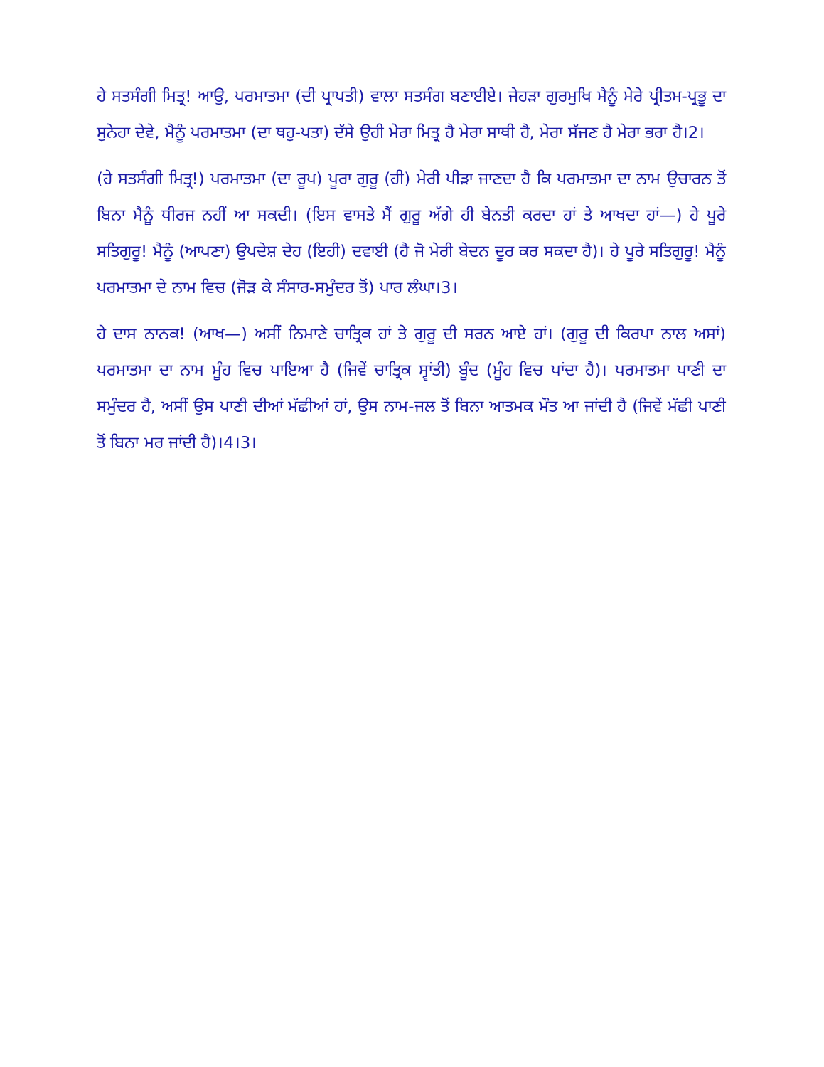ਹੇ ਸਤਸੰਗੀ ਮਿਤ੍ਰ! ਆਉ, ਪਰਮਾਤਮਾ (ਦੀ ਪ੍ਰਾਪਤੀ) ਵਾਲਾ ਸਤਸੰਗ ਬਣਾਈਏ। ਜੇਹੜਾ ਗੁਰਮੁਖਿ ਮੈਨੂੰ ਮੇਰੇ ਪ੍ਰੀਤਮ-ਪ੍ਰਭੂ ਦਾ ਸੁਨੇਹਾ ਦੇਵੇ, ਮੈਨੂੰ ਪਰਮਾਤਮਾ (ਦਾ ਥਹੁ-ਪਤਾ) ਦੱਸੇ ਉਹੀ ਮੇਰਾ ਮਿਤ੍ਰ ਹੈ ਮੇਰਾ ਸਾਥੀ ਹੈ, ਮੇਰਾ ਸੱਜਣ ਹੈ ਮੇਰਾ ਭਰਾ ਹੈ।2।
(ਹੇ ਸਤਸੰਗੀ ਮਿਤ੍ਰ!) ਪਰਮਾਤਮਾ (ਦਾ ਰੂਪ) ਪੂਰਾ ਗੁਰੂ (ਹੀ) ਮੇਰੀ ਪੀੜਾ ਜਾਣਦਾ ਹੈ ਕਿ ਪਰਮਾਤਮਾ ਦਾ ਨਾਮ ਉਚਾਰਨ ਤੋਂ ਬਿਨਾ ਮੈਨੂੰ ਧੀਰਜ ਨਹੀਂ ਆ ਸਕਦੀ। (ਇਸ ਵਾਸਤੇ ਮੈਂ ਗੁਰੂ ਅੱਗੇ ਹੀ ਬੇਨਤੀ ਕਰਦਾ ਹਾਂ ਤੇ ਆਖਦਾ ਹਾਂ—) ਹੇ ਪੂਰੇ ਸਤਿਗੁਰੂ! ਮੈਨੂੰ (ਆਪਣਾ) ਉਪਦੇਸ਼ ਦੇਹ (ਇਹੀ) ਦਵਾਈ (ਹੈ ਜੋ ਮੇਰੀ ਬੇਦਨ ਦੂਰ ਕਰ ਸਕਦਾ ਹੈ)। ਹੇ ਪੂਰੇ ਸਤਿਗੁਰੂ! ਮੈਨੂੰ ਪਰਮਾਤਮਾ ਦੇ ਨਾਮ ਵਿਚ (ਜੋੜ ਕੇ ਸੰਸਾਰ-ਸਮੁੰਦਰ ਤੋਂ) ਪਾਰ ਲੰਘਾ।3।
ਹੇ ਦਾਸ ਨਾਨਕ! (ਆਖ—) ਅਸੀਂ ਨਿਮਾਣੇ ਚਾਤ੍ਰਿਕ ਹਾਂ ਤੇ ਗੁਰੂ ਦੀ ਸਰਨ ਆਏ ਹਾਂ। (ਗੁਰੂ ਦੀ ਕਿਰਪਾ ਨਾਲ ਅਸਾਂ) ਪਰਮਾਤਮਾ ਦਾ ਨਾਮ ਮੂੰਹ ਵਿਚ ਪਾਇਆ ਹੈ (ਜਿਵੇਂ ਚਾਤ੍ਰਿਕ ਸ੍ਵਾਂਤੀ) ਬੂੰਦ (ਮੂੰਹ ਵਿਚ ਪਾਂਦਾ ਹੈ)। ਪਰਮਾਤਮਾ ਪਾਣੀ ਦਾ ਸਮੁੰਦਰ ਹੈ, ਅਸੀਂ ਉਸ ਪਾਣੀ ਦੀਆਂ ਮੱਛੀਆਂ ਹਾਂ, ਉਸ ਨਾਮ-ਜਲ ਤੋਂ ਬਿਨਾ ਆਤਮਕ ਮੌਤ ਆ ਜਾਂਦੀ ਹੈ (ਜਿਵੇਂ ਮੱਛੀ ਪਾਣੀ ਤੋਂ ਬਿਨਾ ਮਰ ਜਾਂਦੀ ਹੈ)।4।3।